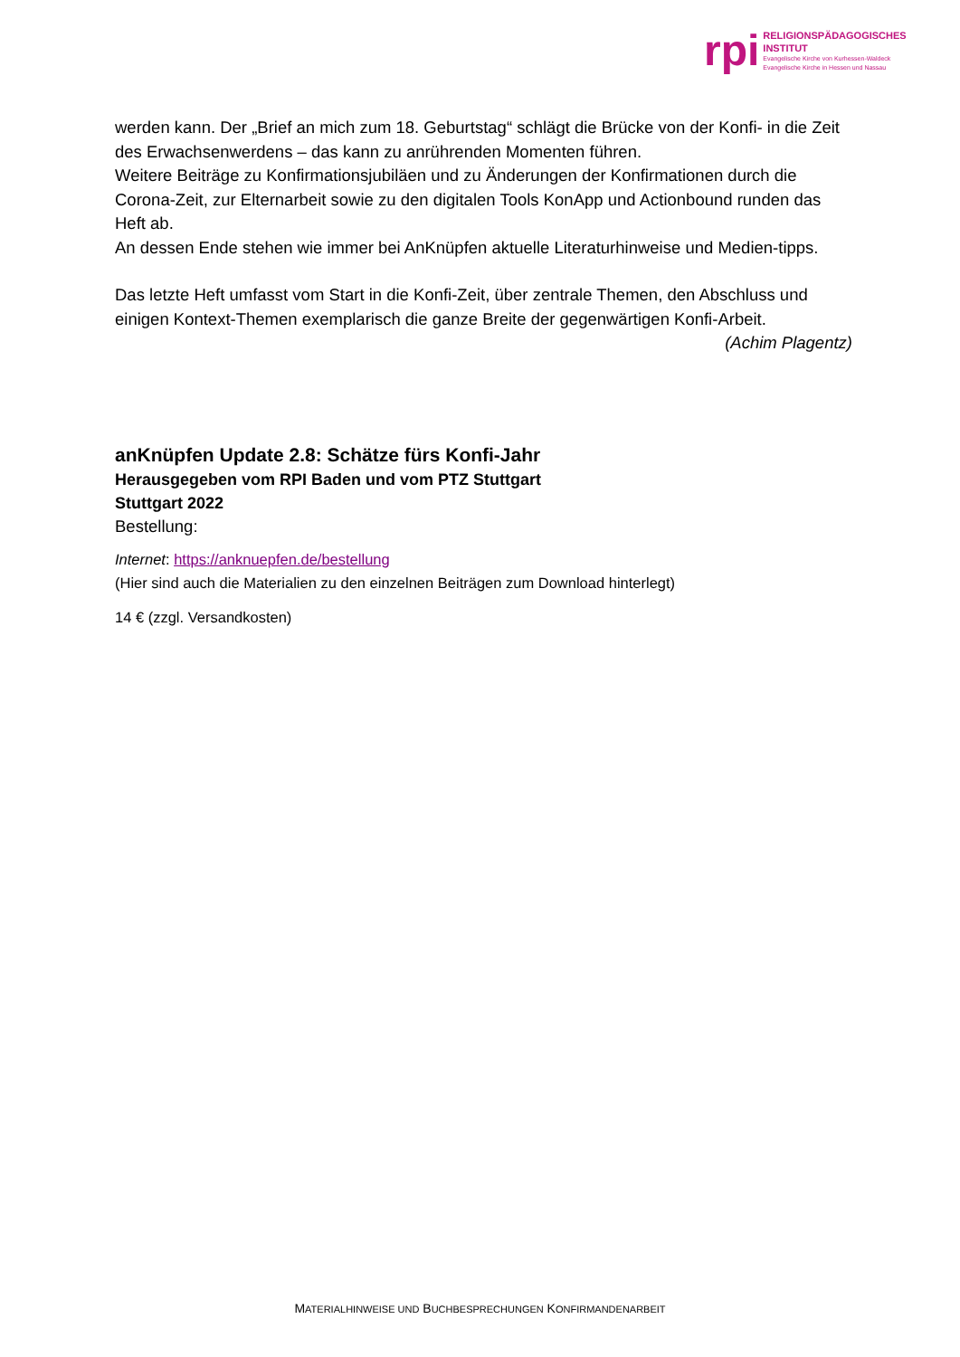rpi
RELIGIONSPÄDAGOGISCHES
INSTITUT
Evangelische Kirche von Kurhessen-Waldeck
Evangelische Kirche in Hessen und Nassau
werden kann. Der „Brief an mich zum 18. Geburtstag“ schlägt die Brücke von der Konfi- in die Zeit des Erwachsenwerdens – das kann zu anrührenden Momenten führen.
Weitere Beiträge zu Konfirmationsjubiläen und zu Änderungen der Konfirmationen durch die Corona-Zeit, zur Elternarbeit sowie zu den digitalen Tools KonApp und Actionbound runden das Heft ab.
An dessen Ende stehen wie immer bei AnKnüpfen aktuelle Literaturhinweise und Medien-tipps.
Das letzte Heft umfasst vom Start in die Konfi-Zeit, über zentrale Themen, den Abschluss und einigen Kontext-Themen exemplarisch die ganze Breite der gegenwärtigen Konfi-Arbeit.
(Achim Plagentz)
anKnüpfen Update 2.8: Schätze fürs Konfi-Jahr
Herausgegeben vom RPI Baden und vom PTZ Stuttgart
Stuttgart 2022
Bestellung:
Internet: https://anknuepfen.de/bestellung
(Hier sind auch die Materialien zu den einzelnen Beiträgen zum Download hinterlegt)
14 € (zzgl. Versandkosten)
MATERIALHINWEISE UND BUCHBESPRECHUNGEN KONFIRMANDENARBEIT